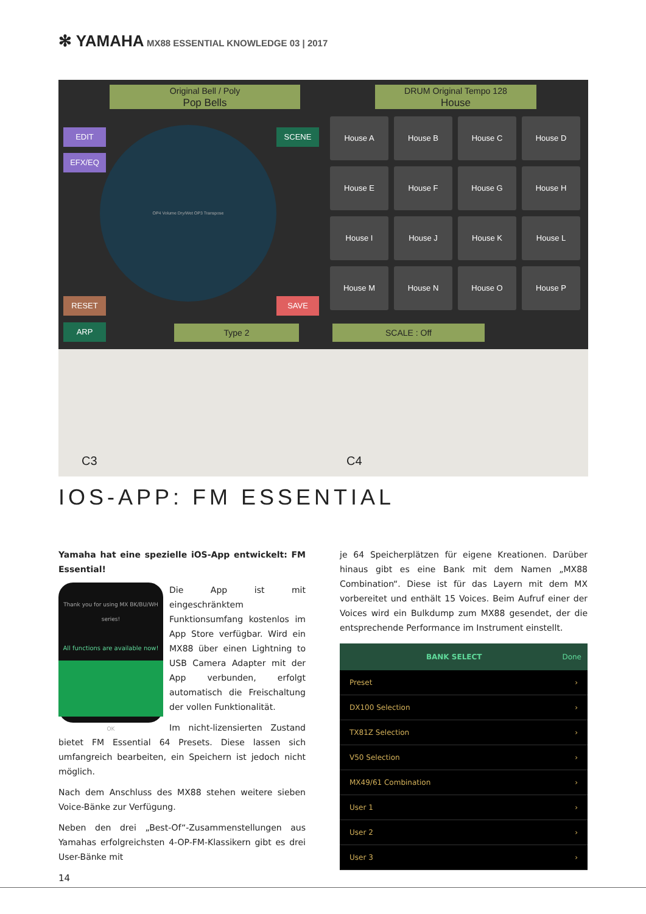✻ YAMAHA MX88 ESSENTIAL KNOWLEDGE 03 | 2017
Original Bell / Poly
Pop Bells
DRUM Original Tempo 128
House
EDIT
EFX/EQ
SCENE
RESET SAVE
OP4 Volume Dry/Wet OP3 Transpose
House A
House B
House C
House D
House E
House F
House G
House H
House I
House J
House K
House L
House M
House N
House O
House P
ARP Type 2 SCALE : Off
C3 C4
IOS-APP: FM ESSENTIAL
Yamaha hat eine spezielle iOS-App entwickelt: FM Essential!
Thank you for using MX BK/BU/WH series!
All functions are available now!
OK
Die App ist mit eingeschränktem Funktionsumfang kostenlos im App Store verfügbar. Wird ein MX88 über einen Lightning to USB Camera Adapter mit der App verbunden, erfolgt automatisch die Freischaltung der vollen Funktionalität.
Im nicht-lizensierten Zustand bietet FM Essential 64 Presets. Diese lassen sich umfangreich bearbeiten, ein Speichern ist jedoch nicht möglich.
Nach dem Anschluss des MX88 stehen weitere sieben Voice-Bänke zur Verfügung.
Neben den drei „Best-Of“-Zusammenstellungen aus Yamahas erfolgreichsten 4-OP-FM-Klassikern gibt es drei User-Bänke mit
je 64 Speicherplätzen für eigene Kreationen. Darüber hinaus gibt es eine Bank mit dem Namen „MX88 Combination“. Diese ist für das Layern mit dem MX vorbereitet und enthält 15 Voices. Beim Aufruf einer der Voices wird ein Bulkdump zum MX88 gesendet, der die entsprechende Performance im Instrument einstellt.
BANK SELECT Done
Preset ›
DX100 Selection ›
TX81Z Selection ›
V50 Selection ›
MX49/61 Combination ›
User 1 ›
User 2 ›
User 3 ›
14